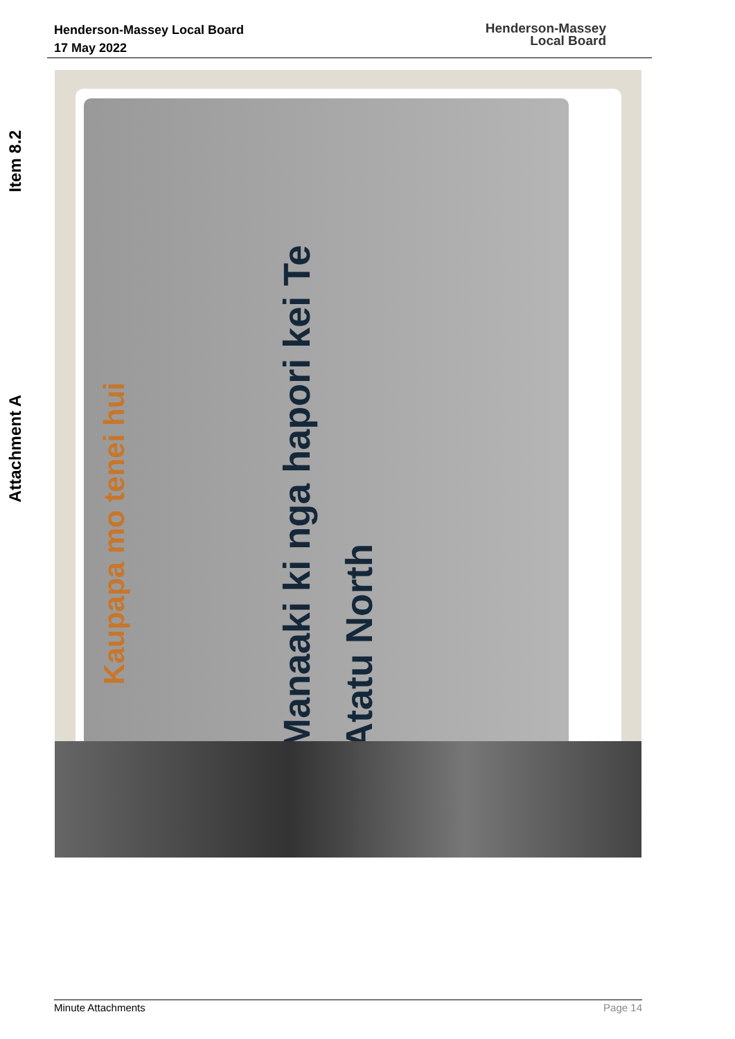Henderson-Massey Local Board
17 May 2022
Henderson-Massey
Local Board
Item 8.2
Attachment A
Kaupapa mo tenei hui
Manaaki ki nga hapori kei Te Atatu North
Minute Attachments Page 14